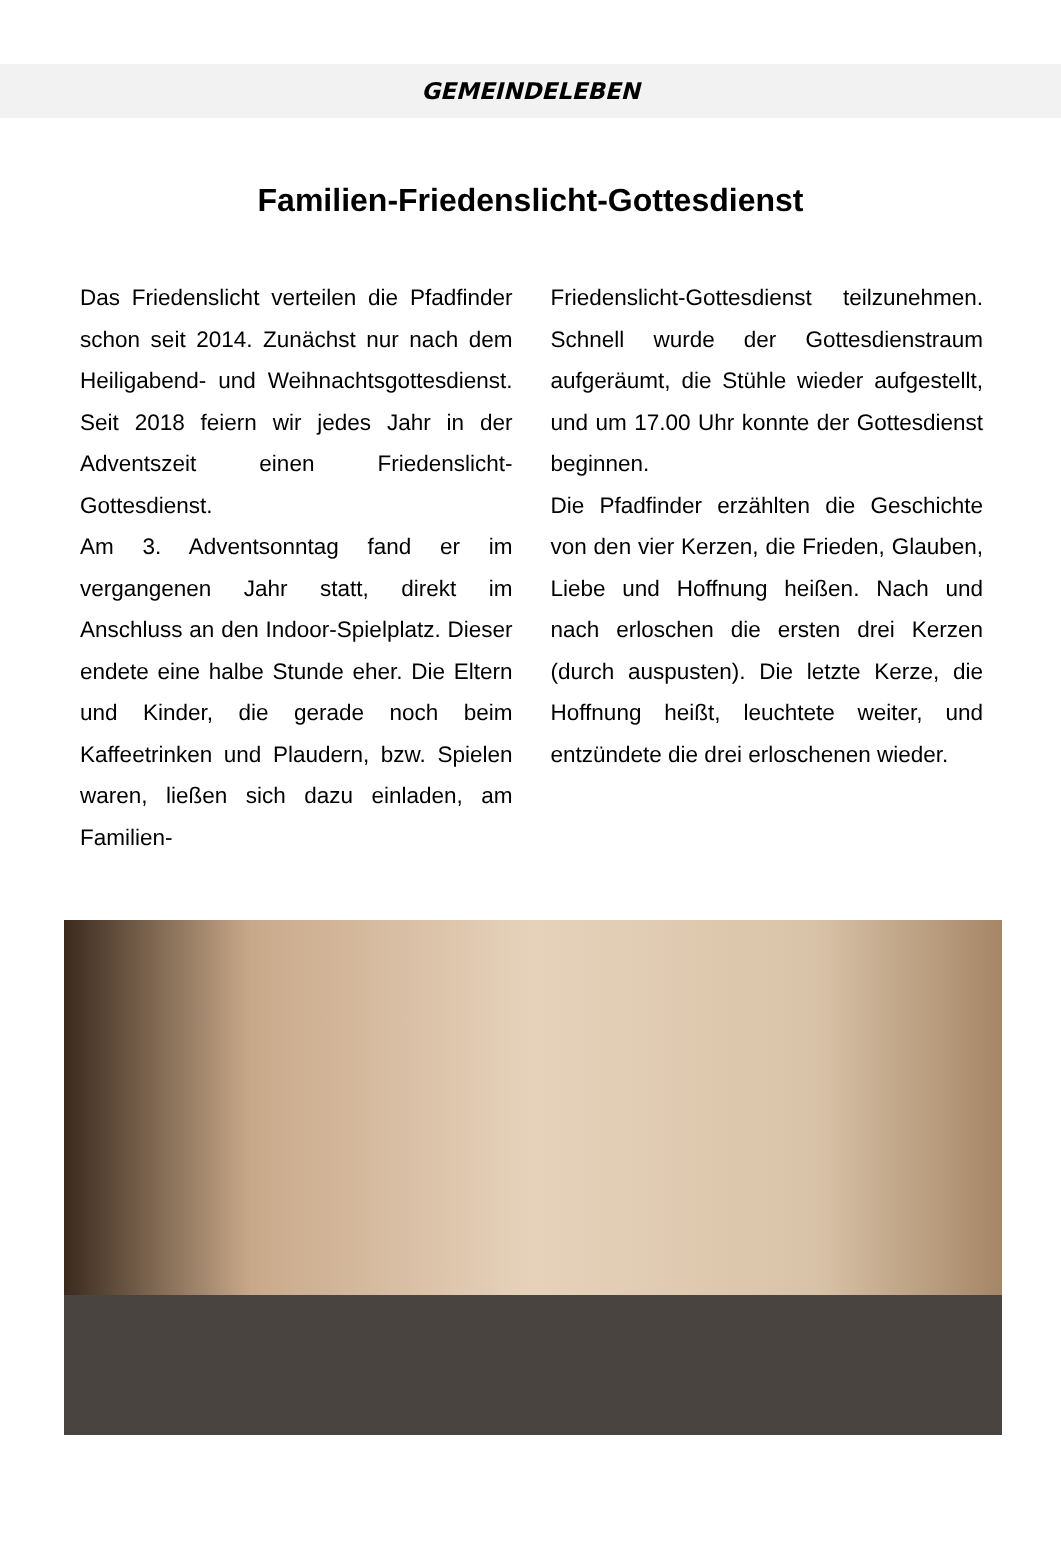GEMEINDELEBEN
Familien-Friedenslicht-Gottesdienst
Das Friedenslicht verteilen die Pfad­finder schon seit 2014. Zunächst nur nach dem Heiligabend- und Weih­nachtsgottesdienst. Seit 2018 feiern wir jedes Jahr in der Adventszeit einen Friedenslicht-Gottesdienst.
Am 3. Adventsonntag fand er im vergangenen Jahr statt, direkt im Anschluss an den Indoor-Spielplatz. Dieser endete eine halbe Stunde eher. Die Eltern und Kinder, die gera­de noch beim Kaffeetrinken und Plaudern, bzw. Spielen waren, ließen sich dazu einladen, am Familien-
Friedenslicht-Gottesdienst teilzuneh­men. Schnell wurde der Gottes­dienstraum aufgeräumt, die Stühle wieder aufgestellt, und um 17.00 Uhr konnte der Gottesdienst beginnen.
Die Pfadfinder erzählten die Ge­schichte von den vier Kerzen, die Frieden, Glauben, Liebe und Hoff­nung heißen. Nach und nach erloschen die ersten drei Kerzen (durch auspusten). Die letzte Kerze, die Hoffnung heißt, leuchtete weiter, und entzündete die drei erloschenen wieder.